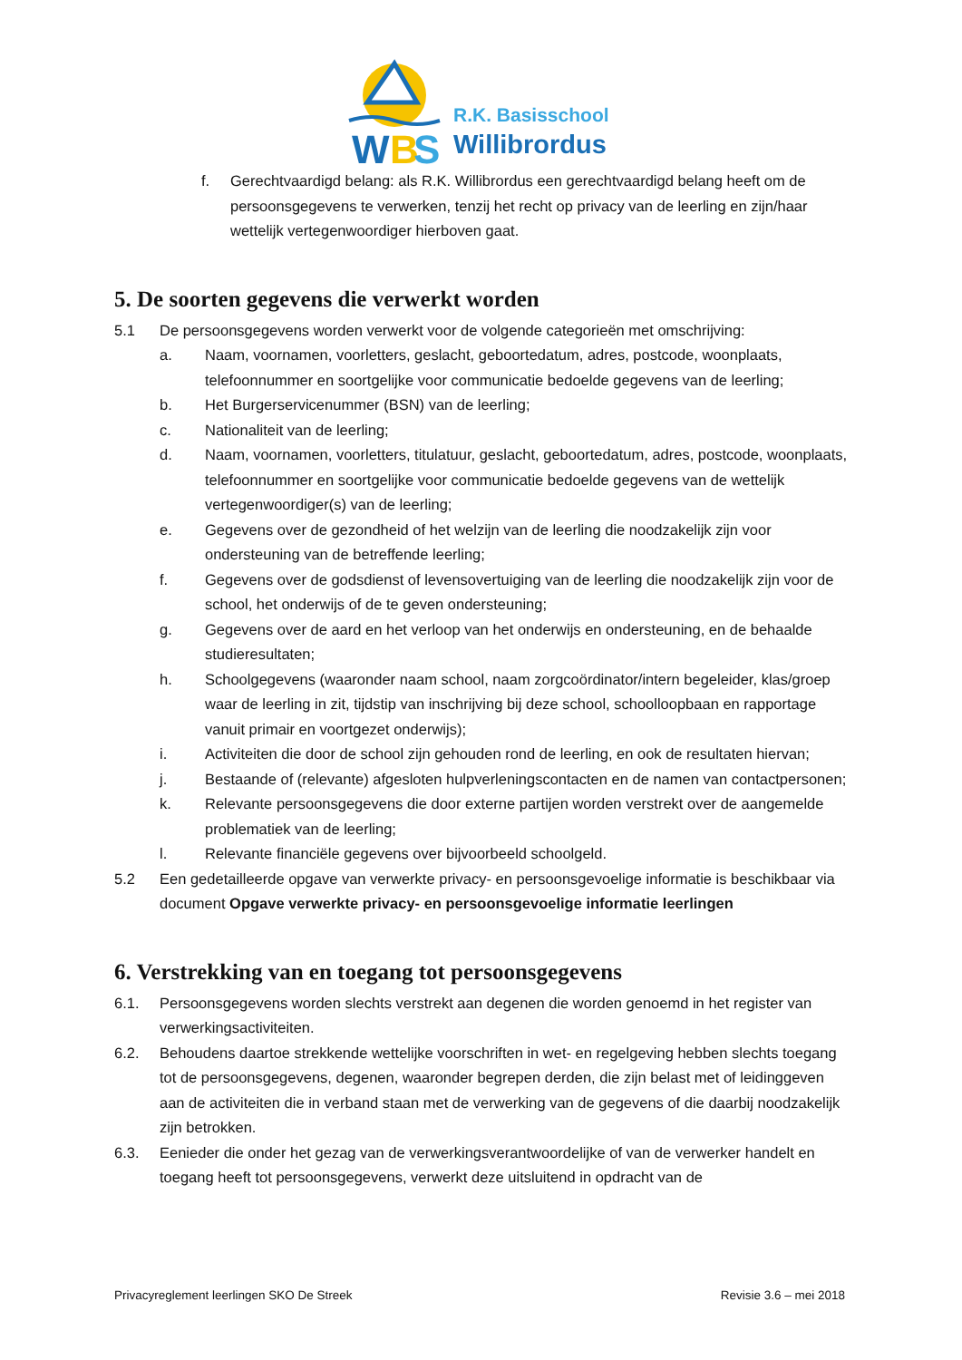W
B
S
R.K. Basisschool
Willibrordus
f. Gerechtvaardigd belang: als R.K. Willibrordus een gerechtvaardigd belang heeft om de persoonsgegevens te verwerken, tenzij het recht op privacy van de leerling en zijn/haar wettelijk vertegenwoordiger hierboven gaat.
5. De soorten gegevens die verwerkt worden
5.1 De persoonsgegevens worden verwerkt voor de volgende categorieën met omschrijving:
a. Naam, voornamen, voorletters, geslacht, geboortedatum, adres, postcode, woonplaats, telefoonnummer en soortgelijke voor communicatie bedoelde gegevens van de leerling;
b. Het Burgerservicenummer (BSN) van de leerling;
c. Nationaliteit van de leerling;
d. Naam, voornamen, voorletters, titulatuur, geslacht, geboortedatum, adres, postcode, woonplaats, telefoonnummer en soortgelijke voor communicatie bedoelde gegevens van de wettelijk vertegenwoordiger(s) van de leerling;
e. Gegevens over de gezondheid of het welzijn van de leerling die noodzakelijk zijn voor ondersteuning van de betreffende leerling;
f. Gegevens over de godsdienst of levensovertuiging van de leerling die noodzakelijk zijn voor de school, het onderwijs of de te geven ondersteuning;
g. Gegevens over de aard en het verloop van het onderwijs en ondersteuning, en de behaalde studieresultaten;
h. Schoolgegevens (waaronder naam school, naam zorgcoördinator/intern begeleider, klas/groep waar de leerling in zit, tijdstip van inschrijving bij deze school, schoolloopbaan en rapportage vanuit primair en voortgezet onderwijs);
i. Activiteiten die door de school zijn gehouden rond de leerling, en ook de resultaten hiervan;
j. Bestaande of (relevante) afgesloten hulpverleningscontacten en de namen van contactpersonen;
k. Relevante persoonsgegevens die door externe partijen worden verstrekt over de aangemelde problematiek van de leerling;
l. Relevante financiële gegevens over bijvoorbeeld schoolgeld.
5.2 Een gedetailleerde opgave van verwerkte privacy- en persoonsgevoelige informatie is beschikbaar via document Opgave verwerkte privacy- en persoonsgevoelige informatie leerlingen
6. Verstrekking van en toegang tot persoonsgegevens
6.1. Persoonsgegevens worden slechts verstrekt aan degenen die worden genoemd in het register van verwerkingsactiviteiten.
6.2. Behoudens daartoe strekkende wettelijke voorschriften in wet- en regelgeving hebben slechts toegang tot de persoonsgegevens, degenen, waaronder begrepen derden, die zijn belast met of leidinggeven aan de activiteiten die in verband staan met de verwerking van de gegevens of die daarbij noodzakelijk zijn betrokken.
6.3. Eenieder die onder het gezag van de verwerkingsverantwoordelijke of van de verwerker handelt en toegang heeft tot persoonsgegevens, verwerkt deze uitsluitend in opdracht van de
Privacyreglement leerlingen SKO De Streek Revisie 3.6 – mei 2018